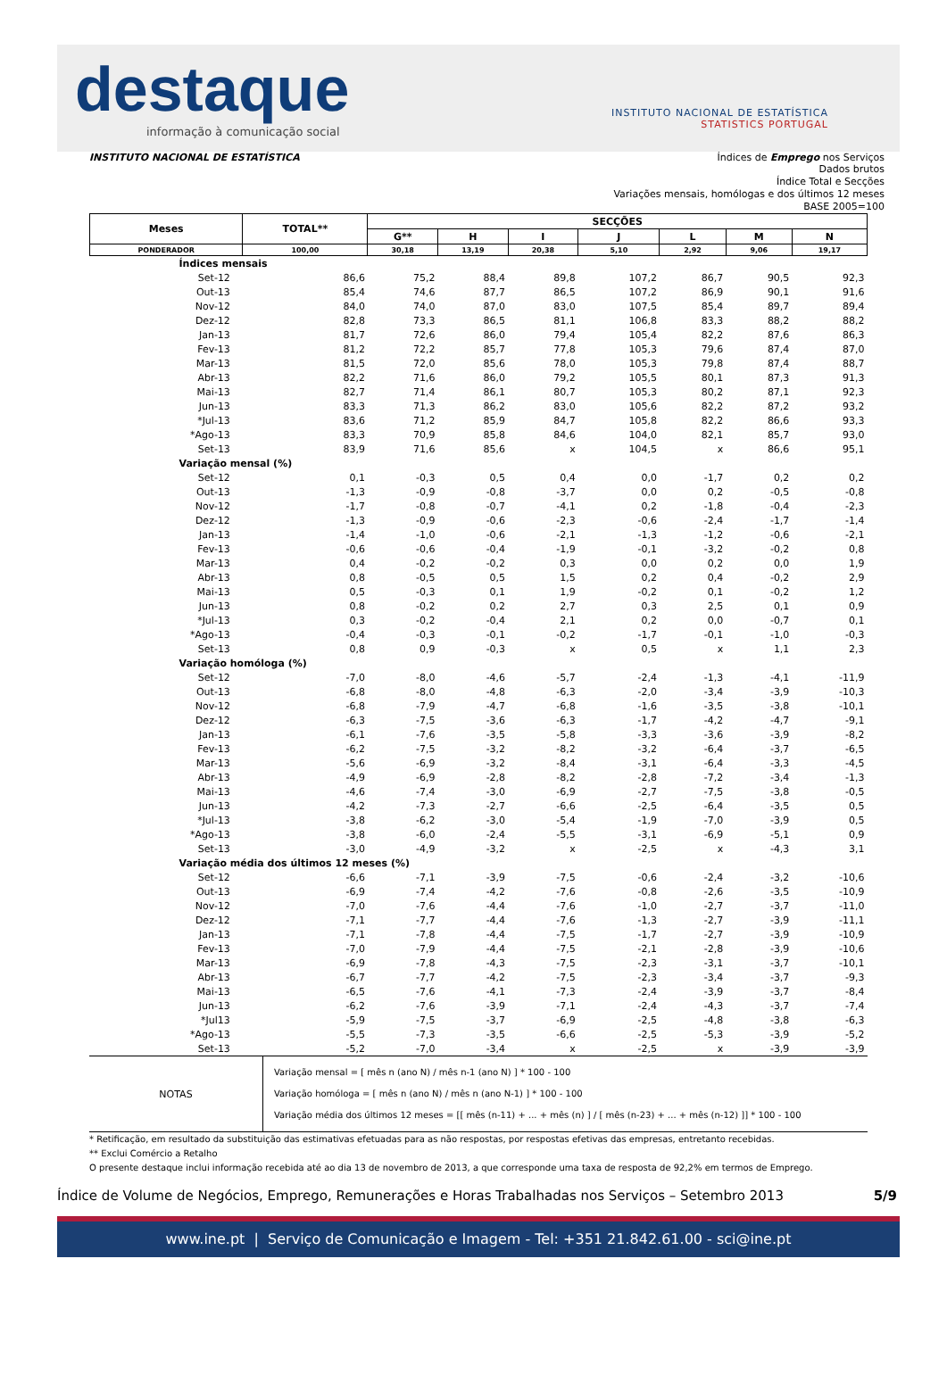destaque
informação à comunicação social
INSTITUTO NACIONAL DE ESTATÍSTICA
STATISTICS PORTUGAL
INSTITUTO NACIONAL DE ESTATÍSTICA Índices de Emprego nos Serviços
Dados brutos
Índice Total e Secções
Variações mensais, homólogas e dos últimos 12 meses
BASE 2005=100
| Meses | TOTAL** | SECÇÕES | | | | | | |
| --- | --- | --- | --- | --- | --- | --- | --- | --- |
| | | G** | H | I | J | L | M | N |
| PONDERADOR | 100,00 | 30,18 | 13,19 | 20,38 | 5,10 | 2,92 | 9,06 | 19,17 |
| Índices mensais | | | | | | | | |
| Set-12 | 86,6 | 75,2 | 88,4 | 89,8 | 107,2 | 86,7 | 90,5 | 92,3 |
| Out-13 | 85,4 | 74,6 | 87,7 | 86,5 | 107,2 | 86,9 | 90,1 | 91,6 |
| Nov-12 | 84,0 | 74,0 | 87,0 | 83,0 | 107,5 | 85,4 | 89,7 | 89,4 |
| Dez-12 | 82,8 | 73,3 | 86,5 | 81,1 | 106,8 | 83,3 | 88,2 | 88,2 |
| Jan-13 | 81,7 | 72,6 | 86,0 | 79,4 | 105,4 | 82,2 | 87,6 | 86,3 |
| Fev-13 | 81,2 | 72,2 | 85,7 | 77,8 | 105,3 | 79,6 | 87,4 | 87,0 |
| Mar-13 | 81,5 | 72,0 | 85,6 | 78,0 | 105,3 | 79,8 | 87,4 | 88,7 |
| Abr-13 | 82,2 | 71,6 | 86,0 | 79,2 | 105,5 | 80,1 | 87,3 | 91,3 |
| Mai-13 | 82,7 | 71,4 | 86,1 | 80,7 | 105,3 | 80,2 | 87,1 | 92,3 |
| Jun-13 | 83,3 | 71,3 | 86,2 | 83,0 | 105,6 | 82,2 | 87,2 | 93,2 |
| *Jul-13 | 83,6 | 71,2 | 85,9 | 84,7 | 105,8 | 82,2 | 86,6 | 93,3 |
| *Ago-13 | 83,3 | 70,9 | 85,8 | 84,6 | 104,0 | 82,1 | 85,7 | 93,0 |
| Set-13 | 83,9 | 71,6 | 85,6 | x | 104,5 | x | 86,6 | 95,1 |
| Variação mensal (%) | | | | | | | | |
| Set-12 | 0,1 | -0,3 | 0,5 | 0,4 | 0,0 | -1,7 | 0,2 | 0,2 |
| Out-13 | -1,3 | -0,9 | -0,8 | -3,7 | 0,0 | 0,2 | -0,5 | -0,8 |
| Nov-12 | -1,7 | -0,8 | -0,7 | -4,1 | 0,2 | -1,8 | -0,4 | -2,3 |
| Dez-12 | -1,3 | -0,9 | -0,6 | -2,3 | -0,6 | -2,4 | -1,7 | -1,4 |
| Jan-13 | -1,4 | -1,0 | -0,6 | -2,1 | -1,3 | -1,2 | -0,6 | -2,1 |
| Fev-13 | -0,6 | -0,6 | -0,4 | -1,9 | -0,1 | -3,2 | -0,2 | 0,8 |
| Mar-13 | 0,4 | -0,2 | -0,2 | 0,3 | 0,0 | 0,2 | 0,0 | 1,9 |
| Abr-13 | 0,8 | -0,5 | 0,5 | 1,5 | 0,2 | 0,4 | -0,2 | 2,9 |
| Mai-13 | 0,5 | -0,3 | 0,1 | 1,9 | -0,2 | 0,1 | -0,2 | 1,2 |
| Jun-13 | 0,8 | -0,2 | 0,2 | 2,7 | 0,3 | 2,5 | 0,1 | 0,9 |
| *Jul-13 | 0,3 | -0,2 | -0,4 | 2,1 | 0,2 | 0,0 | -0,7 | 0,1 |
| *Ago-13 | -0,4 | -0,3 | -0,1 | -0,2 | -1,7 | -0,1 | -1,0 | -0,3 |
| Set-13 | 0,8 | 0,9 | -0,3 | x | 0,5 | x | 1,1 | 2,3 |
| Variação homóloga (%) | | | | | | | | |
| Set-12 | -7,0 | -8,0 | -4,6 | -5,7 | -2,4 | -1,3 | -4,1 | -11,9 |
| Out-13 | -6,8 | -8,0 | -4,8 | -6,3 | -2,0 | -3,4 | -3,9 | -10,3 |
| Nov-12 | -6,8 | -7,9 | -4,7 | -6,8 | -1,6 | -3,5 | -3,8 | -10,1 |
| Dez-12 | -6,3 | -7,5 | -3,6 | -6,3 | -1,7 | -4,2 | -4,7 | -9,1 |
| Jan-13 | -6,1 | -7,6 | -3,5 | -5,8 | -3,3 | -3,6 | -3,9 | -8,2 |
| Fev-13 | -6,2 | -7,5 | -3,2 | -8,2 | -3,2 | -6,4 | -3,7 | -6,5 |
| Mar-13 | -5,6 | -6,9 | -3,2 | -8,4 | -3,1 | -6,4 | -3,3 | -4,5 |
| Abr-13 | -4,9 | -6,9 | -2,8 | -8,2 | -2,8 | -7,2 | -3,4 | -1,3 |
| Mai-13 | -4,6 | -7,4 | -3,0 | -6,9 | -2,7 | -7,5 | -3,8 | -0,5 |
| Jun-13 | -4,2 | -7,3 | -2,7 | -6,6 | -2,5 | -6,4 | -3,5 | 0,5 |
| *Jul-13 | -3,8 | -6,2 | -3,0 | -5,4 | -1,9 | -7,0 | -3,9 | 0,5 |
| *Ago-13 | -3,8 | -6,0 | -2,4 | -5,5 | -3,1 | -6,9 | -5,1 | 0,9 |
| Set-13 | -3,0 | -4,9 | -3,2 | x | -2,5 | x | -4,3 | 3,1 |
| Variação média dos últimos 12 meses (%) | | | | | | | | |
| Set-12 | -6,6 | -7,1 | -3,9 | -7,5 | -0,6 | -2,4 | -3,2 | -10,6 |
| Out-13 | -6,9 | -7,4 | -4,2 | -7,6 | -0,8 | -2,6 | -3,5 | -10,9 |
| Nov-12 | -7,0 | -7,6 | -4,4 | -7,6 | -1,0 | -2,7 | -3,7 | -11,0 |
| Dez-12 | -7,1 | -7,7 | -4,4 | -7,6 | -1,3 | -2,7 | -3,9 | -11,1 |
| Jan-13 | -7,1 | -7,8 | -4,4 | -7,5 | -1,7 | -2,7 | -3,9 | -10,9 |
| Fev-13 | -7,0 | -7,9 | -4,4 | -7,5 | -2,1 | -2,8 | -3,9 | -10,6 |
| Mar-13 | -6,9 | -7,8 | -4,3 | -7,5 | -2,3 | -3,1 | -3,7 | -10,1 |
| Abr-13 | -6,7 | -7,7 | -4,2 | -7,5 | -2,3 | -3,4 | -3,7 | -9,3 |
| Mai-13 | -6,5 | -7,6 | -4,1 | -7,3 | -2,4 | -3,9 | -3,7 | -8,4 |
| Jun-13 | -6,2 | -7,6 | -3,9 | -7,1 | -2,4 | -4,3 | -3,7 | -7,4 |
| *Jul13 | -5,9 | -7,5 | -3,7 | -6,9 | -2,5 | -4,8 | -3,8 | -6,3 |
| *Ago-13 | -5,5 | -7,3 | -3,5 | -6,6 | -2,5 | -5,3 | -3,9 | -5,2 |
| Set-13 | -5,2 | -7,0 | -3,4 | x | -2,5 | x | -3,9 | -3,9 |
NOTAS
Variação mensal = [ mês n (ano N) / mês n-1 (ano N) ] * 100 - 100
Variação homóloga = [ mês n (ano N) / mês n (ano N-1) ] * 100 - 100
Variação média dos últimos 12 meses = [[ mês (n-11) + ... + mês (n) ] / [ mês (n-23) + ... + mês (n-12) ]] * 100 - 100
* Retificação, em resultado da substituição das estimativas efetuadas para as não respostas, por respostas efetivas das empresas, entretanto recebidas.
** Exclui Comércio a Retalho
O presente destaque inclui informação recebida até ao dia 13 de novembro de 2013, a que corresponde uma taxa de resposta de 92,2% em termos de Emprego.
Índice de Volume de Negócios, Emprego, Remunerações e Horas Trabalhadas nos Serviços – Setembro 2013 5/9
www.ine.pt | Serviço de Comunicação e Imagem - Tel: +351 21.842.61.00 - sci@ine.pt